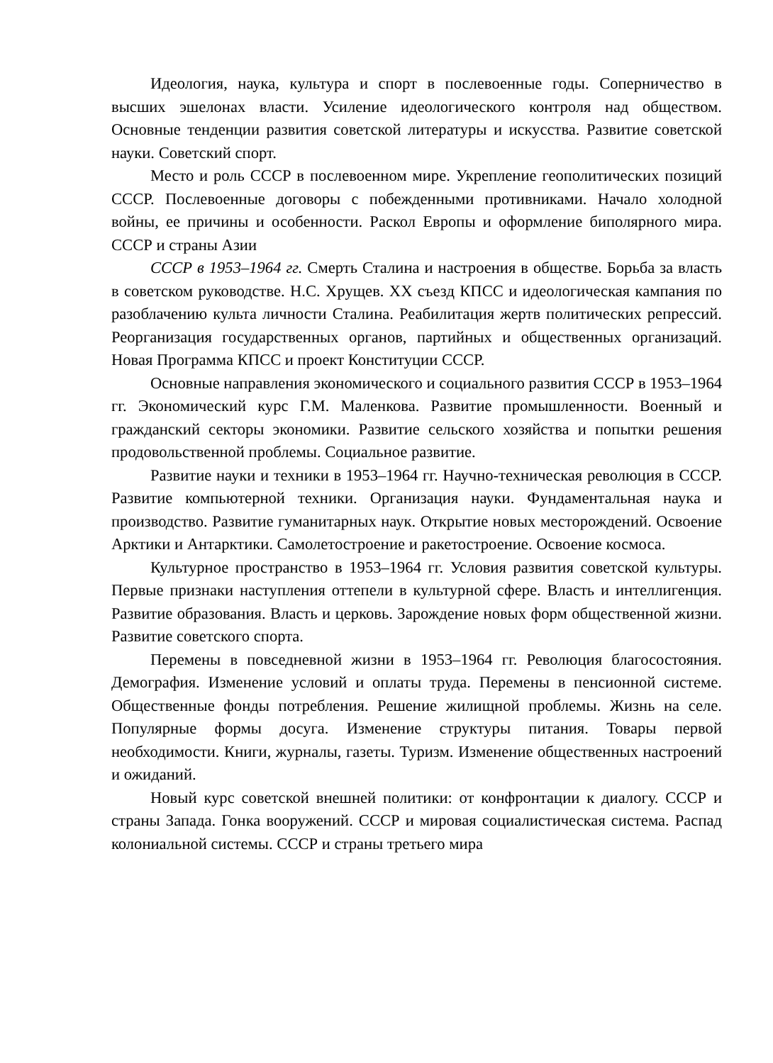Идеология, наука, культура и спорт в послевоенные годы. Соперничество в высших эшелонах власти. Усиление идеологического контроля над обществом. Основные тенденции развития советской литературы и искусства. Развитие советской науки. Советский спорт.
Место и роль СССР в послевоенном мире. Укрепление геополитических позиций СССР. Послевоенные договоры с побежденными противниками. Начало холодной войны, ее причины и особенности. Раскол Европы и оформление биполярного мира. СССР и страны Азии
СССР в 1953–1964 гг. Смерть Сталина и настроения в обществе. Борьба за власть в советском руководстве. Н.С. Хрущев. XX съезд КПСС и идеологическая кампания по разоблачению культа личности Сталина. Реабилитация жертв политических репрессий. Реорганизация государственных органов, партийных и общественных организаций. Новая Программа КПСС и проект Конституции СССР.
Основные направления экономического и социального развития СССР в 1953–1964 гг. Экономический курс Г.М. Маленкова. Развитие промышленности. Военный и гражданский секторы экономики. Развитие сельского хозяйства и попытки решения продовольственной проблемы. Социальное развитие.
Развитие науки и техники в 1953–1964 гг. Научно-техническая революция в СССР. Развитие компьютерной техники. Организация науки. Фундаментальная наука и производство. Развитие гуманитарных наук. Открытие новых месторождений. Освоение Арктики и Антарктики. Самолетостроение и ракетостроение. Освоение космоса.
Культурное пространство в 1953–1964 гг. Условия развития советской культуры. Первые признаки наступления оттепели в культурной сфере. Власть и интеллигенция. Развитие образования. Власть и церковь. Зарождение новых форм общественной жизни. Развитие советского спорта.
Перемены в повседневной жизни в 1953–1964 гг. Революция благосостояния. Демография. Изменение условий и оплаты труда. Перемены в пенсионной системе. Общественные фонды потребления. Решение жилищной проблемы. Жизнь на селе. Популярные формы досуга. Изменение структуры питания. Товары первой необходимости. Книги, журналы, газеты. Туризм. Изменение общественных настроений и ожиданий.
Новый курс советской внешней политики: от конфронтации к диалогу. СССР и страны Запада. Гонка вооружений. СССР и мировая социалистическая система. Распад колониальной системы. СССР и страны третьего мира